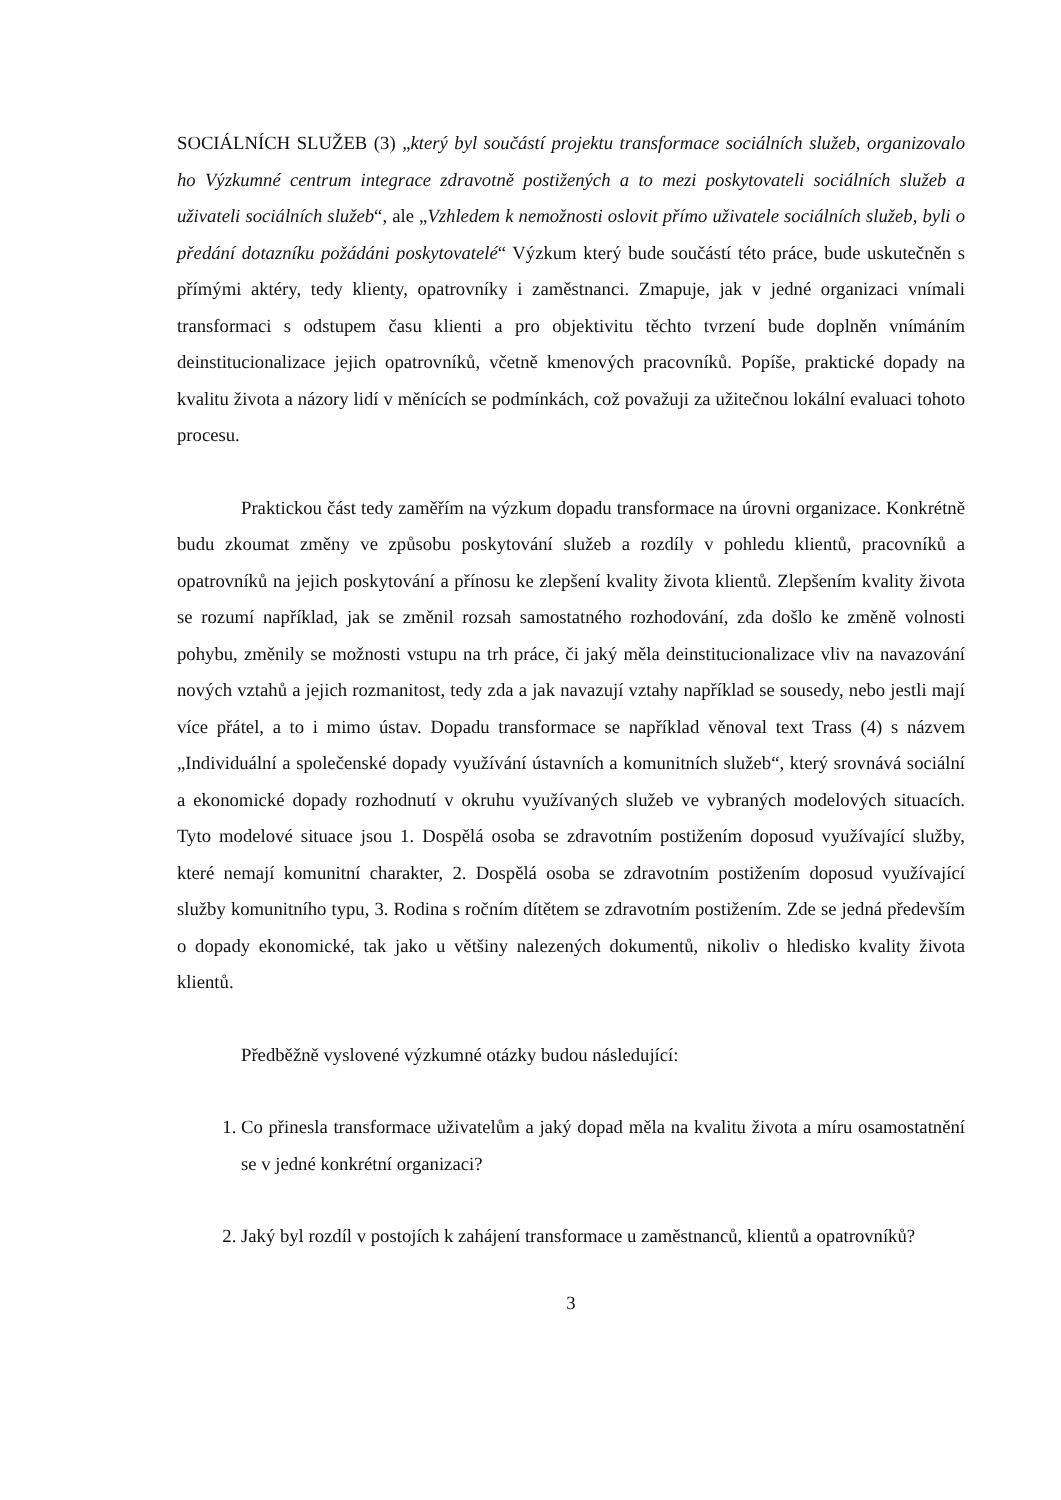SOCIÁLNÍCH SLUŽEB (3) „který byl součástí projektu transformace sociálních služeb, organizovalo ho Výzkumné centrum integrace zdravotně postižených a to mezi poskytovateli sociálních služeb a uživateli sociálních služeb“, ale „Vzhledem k nemožnosti oslovit přímo uživatele sociálních služeb, byli o předání dotazníku požádáni poskytovatelé“ Výzkum který bude součástí této práce, bude uskutečněn s přímými aktéry, tedy klienty, opatrovníky i zaměstnanci. Zmapuje, jak v jedné organizaci vnímali transformaci s odstupem času klienti a pro objektivitu těchto tvrzení bude doplněn vnímáním deinstitucionalizace jejich opatrovníků, včetně kmenových pracovníků. Popíše, praktické dopady na kvalitu života a názory lidí v měnících se podmínkách, což považuji za užitečnou lokální evaluaci tohoto procesu.
Praktickou část tedy zaměřím na výzkum dopadu transformace na úrovni organizace. Konkrétně budu zkoumat změny ve způsobu poskytování služeb a rozdíly v pohledu klientů, pracovníků a opatrovníků na jejich poskytování a přínosu ke zlepšení kvality života klientů. Zlepšením kvality života se rozumí například, jak se změnil rozsah samostatného rozhodování, zda došlo ke změně volnosti pohybu, změnily se možnosti vstupu na trh práce, či jaký měla deinstitucionalizace vliv na navazování nových vztahů a jejich rozmanitost, tedy zda a jak navazují vztahy například se sousedy, nebo jestli mají více přátel, a to i mimo ústav. Dopadu transformace se například věnoval text Trass (4) s názvem „Individuální a společenské dopady využívání ústavních a komunitních služeb“, který srovnává sociální a ekonomické dopady rozhodnutí v okruhu využívaných služeb ve vybraných modelových situacích. Tyto modelové situace jsou 1. Dospělá osoba se zdravotním postižením doposud využívající služby, které nemají komunitní charakter, 2. Dospělá osoba se zdravotním postižením doposud využívající služby komunitního typu, 3. Rodina s ročním dítětem se zdravotním postižením. Zde se jedná především o dopady ekonomické, tak jako u většiny nalezených dokumentů, nikoliv o hledisko kvality života klientů.
Předběžně vyslovené výzkumné otázky budou následující:
1. Co přinesla transformace uživatelům a jaký dopad měla na kvalitu života a míru osamostatnění se v jedné konkrétní organizaci?
2. Jaký byl rozdíl v postojích k zahájení transformace u zaměstnanců, klientů a opatrovníků?
3